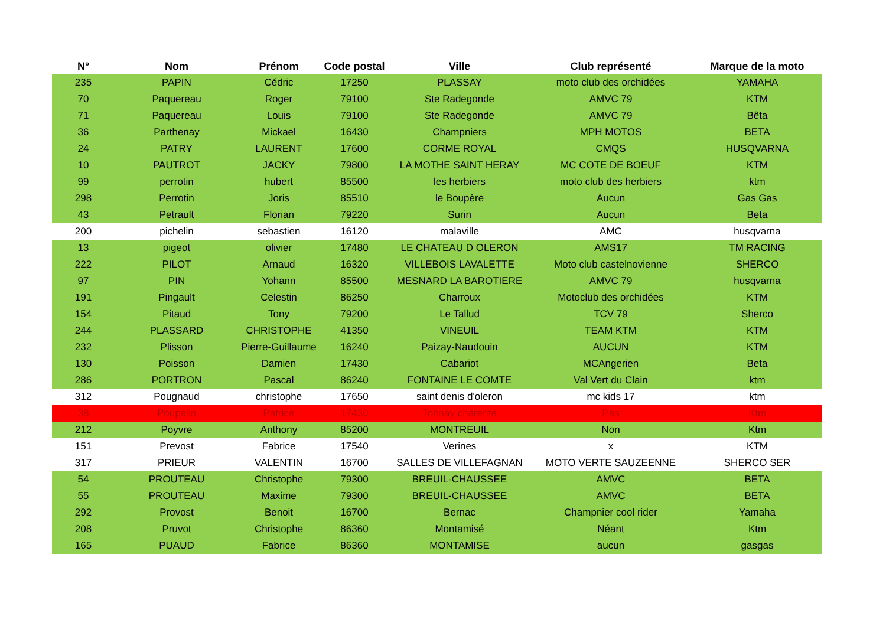| N° | Nom | Prénom | Code postal | Ville | Club représenté | Marque de la moto |
| --- | --- | --- | --- | --- | --- | --- |
| 235 | PAPIN | Cédric | 17250 | PLASSAY | moto club des orchidées | YAMAHA |
| 70 | Paquereau | Roger | 79100 | Ste Radegonde | AMVC 79 | KTM |
| 71 | Paquereau | Louis | 79100 | Ste Radegonde | AMVC 79 | Bêta |
| 36 | Parthenay | Mickael | 16430 | Champniers | MPH MOTOS | BETA |
| 24 | PATRY | LAURENT | 17600 | CORME ROYAL | CMQS | HUSQVARNA |
| 10 | PAUTROT | JACKY | 79800 | LA MOTHE SAINT HERAY | MC COTE DE BOEUF | KTM |
| 99 | perrotin | hubert | 85500 | les herbiers | moto club des herbiers | ktm |
| 298 | Perrotin | Joris | 85510 | le Boupère | Aucun | Gas Gas |
| 43 | Petrault | Florian | 79220 | Surin | Aucun | Beta |
| 200 | pichelin | sebastien | 16120 | malaville | AMC | husqvarna |
| 13 | pigeot | olivier | 17480 | LE CHATEAU D OLERON | AMS17 | TM RACING |
| 222 | PILOT | Arnaud | 16320 | VILLEBOIS LAVALETTE | Moto club castelnovienne | SHERCO |
| 97 | PIN | Yohann | 85500 | MESNARD LA BAROTIERE | AMVC 79 | husqvarna |
| 191 | Pingault | Celestin | 86250 | Charroux | Motoclub des orchidées | KTM |
| 154 | Pitaud | Tony | 79200 | Le Tallud | TCV 79 | Sherco |
| 244 | PLASSARD | CHRISTOPHE | 41350 | VINEUIL | TEAM KTM | KTM |
| 232 | Plisson | Pierre-Guillaume | 16240 | Paizay-Naudouin | AUCUN | KTM |
| 130 | Poisson | Damien | 17430 | Cabariot | MCAngerien | Beta |
| 286 | PORTRON | Pascal | 86240 | FONTAINE LE COMTE | Val Vert du Clain | ktm |
| 312 | Pougnaud | christophe | 17650 | saint denis d'oleron | mc kids 17 | ktm |
| 38 | Poupelin | Patrice | 17430 | Tonnay charente | Pas | Ktm |
| 212 | Poyvre | Anthony | 85200 | MONTREUIL | Non | Ktm |
| 151 | Prevost | Fabrice | 17540 | Verines | x | KTM |
| 317 | PRIEUR | VALENTIN | 16700 | SALLES DE VILLEFAGNAN | MOTO VERTE SAUZEENNE | SHERCO SER |
| 54 | PROUTEAU | Christophe | 79300 | BREUIL-CHAUSSEE | AMVC | BETA |
| 55 | PROUTEAU | Maxime | 79300 | BREUIL-CHAUSSEE | AMVC | BETA |
| 292 | Provost | Benoit | 16700 | Bernac | Champnier cool rider | Yamaha |
| 208 | Pruvot | Christophe | 86360 | Montamisé | Néant | Ktm |
| 165 | PUAUD | Fabrice | 86360 | MONTAMISE | aucun | gasgas |